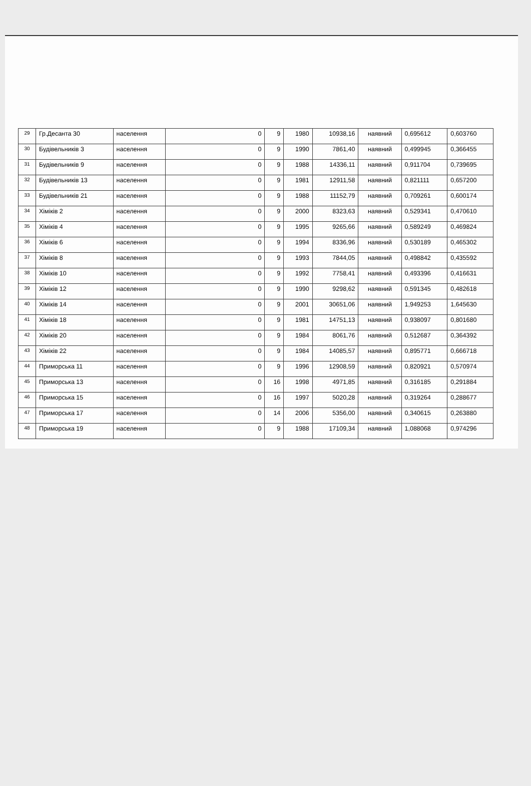| 29 | Гр.Десанта 30 | населення | 0 | 9 | 1980 | 10938,16 | наявний | 0,695612 | 0,603760 |
| 30 | Будівельників 3 | населення | 0 | 9 | 1990 | 7861,40 | наявний | 0,499945 | 0,366455 |
| 31 | Будівельників 9 | населення | 0 | 9 | 1988 | 14336,11 | наявний | 0,911704 | 0,739695 |
| 32 | Будівельників 13 | населення | 0 | 9 | 1981 | 12911,58 | наявний | 0,821111 | 0,657200 |
| 33 | Будівельників 21 | населення | 0 | 9 | 1988 | 11152,79 | наявний | 0,709261 | 0,600174 |
| 34 | Хіміків 2 | населення | 0 | 9 | 2000 | 8323,63 | наявний | 0,529341 | 0,470610 |
| 35 | Хіміків 4 | населення | 0 | 9 | 1995 | 9265,66 | наявний | 0,589249 | 0,469824 |
| 36 | Хіміків 6 | населення | 0 | 9 | 1994 | 8336,96 | наявний | 0,530189 | 0,465302 |
| 37 | Хіміків 8 | населення | 0 | 9 | 1993 | 7844,05 | наявний | 0,498842 | 0,435592 |
| 38 | Хіміків 10 | населення | 0 | 9 | 1992 | 7758,41 | наявний | 0,493396 | 0,416631 |
| 39 | Хіміків 12 | населення | 0 | 9 | 1990 | 9298,62 | наявний | 0,591345 | 0,482618 |
| 40 | Хіміків 14 | населення | 0 | 9 | 2001 | 30651,06 | наявний | 1,949253 | 1,645630 |
| 41 | Хіміків 18 | населення | 0 | 9 | 1981 | 14751,13 | наявний | 0,938097 | 0,801680 |
| 42 | Хіміків 20 | населення | 0 | 9 | 1984 | 8061,76 | наявний | 0,512687 | 0,364392 |
| 43 | Хіміків 22 | населення | 0 | 9 | 1984 | 14085,57 | наявний | 0,895771 | 0,666718 |
| 44 | Приморська 11 | населення | 0 | 9 | 1996 | 12908,59 | наявний | 0,820921 | 0,570974 |
| 45 | Приморська 13 | населення | 0 | 16 | 1998 | 4971,85 | наявний | 0,316185 | 0,291884 |
| 46 | Приморська 15 | населення | 0 | 16 | 1997 | 5020,28 | наявний | 0,319264 | 0,288677 |
| 47 | Приморська 17 | населення | 0 | 14 | 2006 | 5356,00 | наявний | 0,340615 | 0,263880 |
| 48 | Приморська 19 | населення | 0 | 9 | 1988 | 17109,34 | наявний | 1,088068 | 0,974296 |